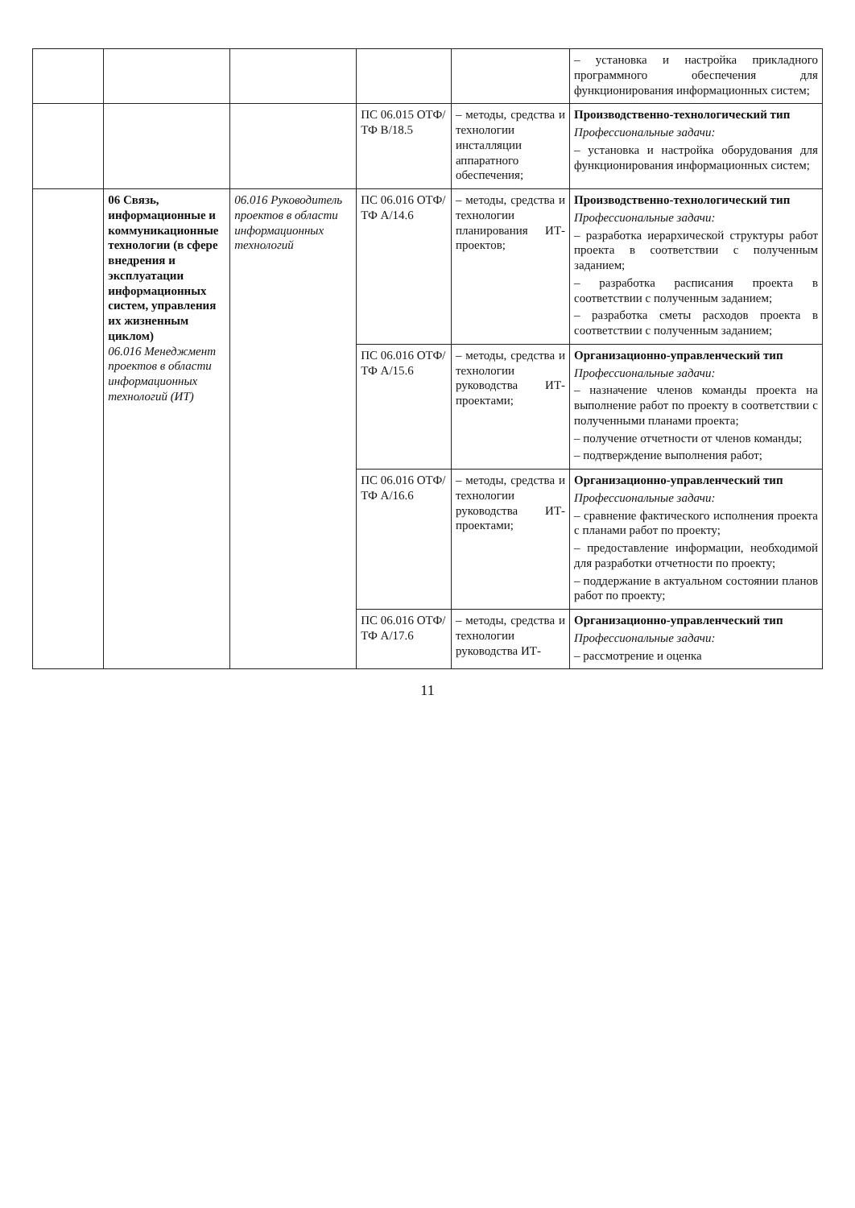| | | | | | – установка и настройка прикладного программного обеспечения для функционирования информационных систем; |
| | | | ПС 06.015 ОТФ/ТФ B/18.5 | – методы, средства и технологии инсталляции аппаратного обеспечения; | Производственно-технологический тип Профессиональные задачи: – установка и настройка оборудования для функционирования информационных систем; |
| | 06 Связь, информационные и коммуникационные технологии (в сфере внедрения и эксплуатации информационных систем, управления их жизненным циклом) 06.016 Менеджмент проектов в области информационных технологий (ИТ) | 06.016 Руководитель проектов в области информационных технологий | ПС 06.016 ОТФ/ТФ A/14.6 | – методы, средства и технологии планирования ИТ-проектов; | Производственно-технологический тип Профессиональные задачи: – разработка иерархической структуры работ проекта в соответствии с полученным заданием; – разработка расписания проекта в соответствии с полученным заданием; – разработка сметы расходов проекта в соответствии с полученным заданием; |
| | | | ПС 06.016 ОТФ/ТФ A/15.6 | – методы, средства и технологии руководства ИТ-проектами; | Организационно-управленческий тип Профессиональные задачи: – назначение членов команды проекта на выполнение работ по проекту в соответствии с полученными планами проекта; – получение отчетности от членов команды; – подтверждение выполнения работ; |
| | | | ПС 06.016 ОТФ/ТФ A/16.6 | – методы, средства и технологии руководства ИТ-проектами; | Организационно-управленческий тип Профессиональные задачи: – сравнение фактического исполнения проекта с планами работ по проекту; – предоставление информации, необходимой для разработки отчетности по проекту; – поддержание в актуальном состоянии планов работ по проекту; |
| | | | ПС 06.016 ОТФ/ТФ A/17.6 | – методы, средства и технологии руководства ИТ- | Организационно-управленческий тип Профессиональные задачи: – рассмотрение и оценка |
11